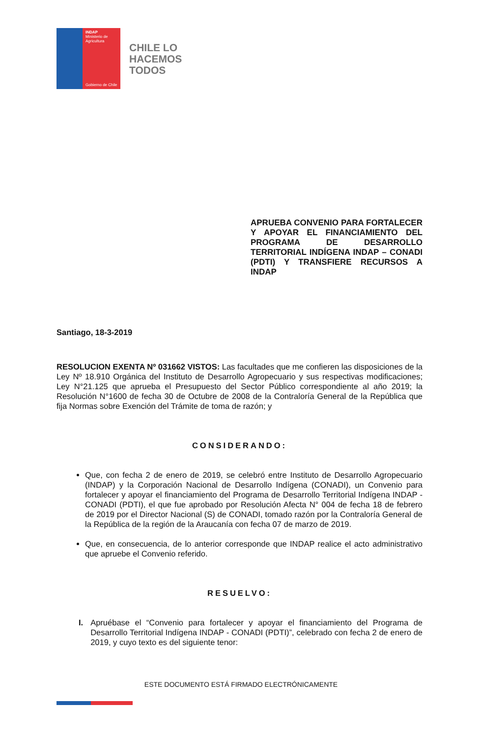INDAP
Ministerio de Agricultura
Gobierno de Chile
CHILE LO
HACEMOS
TODOS
APRUEBA CONVENIO PARA FORTALECER Y APOYAR EL FINANCIAMIENTO DEL PROGRAMA DE DESARROLLO TERRITORIAL INDÍGENA INDAP – CONADI (PDTI) Y TRANSFIERE RECURSOS A INDAP
Santiago, 18-3-2019
RESOLUCION EXENTA Nº 031662 VISTOS: Las facultades que me confieren las disposiciones de la Ley Nº 18.910 Orgánica del Instituto de Desarrollo Agropecuario y sus respectivas modificaciones; Ley N°21.125 que aprueba el Presupuesto del Sector Público correspondiente al año 2019; la Resolución N°1600 de fecha 30 de Octubre de 2008 de la Contraloría General de la República que fija Normas sobre Exención del Trámite de toma de razón; y
CONSIDERANDO:
Que, con fecha 2 de enero de 2019, se celebró entre Instituto de Desarrollo Agropecuario (INDAP) y la Corporación Nacional de Desarrollo Indígena (CONADI), un Convenio para fortalecer y apoyar el financiamiento del Programa de Desarrollo Territorial Indígena INDAP - CONADI (PDTI), el que fue aprobado por Resolución Afecta N° 004 de fecha 18 de febrero de 2019 por el Director Nacional (S) de CONADI, tomado razón por la Contraloría General de la República de la región de la Araucanía con fecha 07 de marzo de 2019.
Que, en consecuencia, de lo anterior corresponde que INDAP realice el acto administrativo que apruebe el Convenio referido.
RESUELVO:
I. Apruébase el “Convenio para fortalecer y apoyar el financiamiento del Programa de Desarrollo Territorial Indígena INDAP - CONADI (PDTI)”, celebrado con fecha 2 de enero de 2019, y cuyo texto es del siguiente tenor:
ESTE DOCUMENTO ESTÁ FIRMADO ELECTRÓNICAMENTE